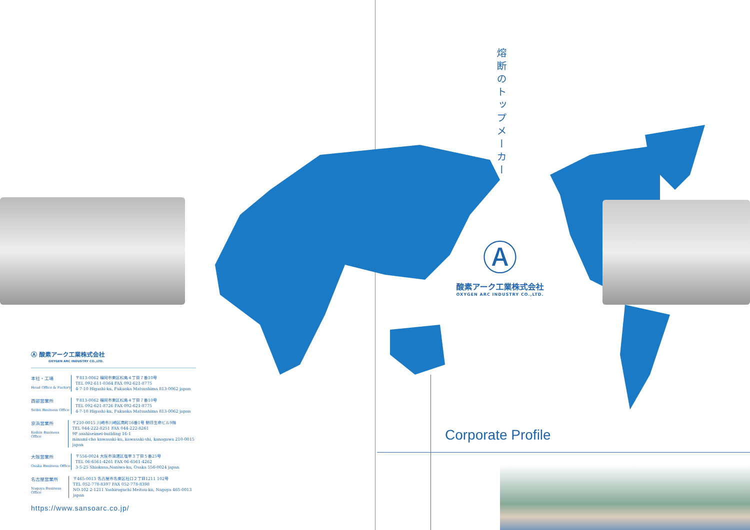Ⓐ 酸素アーク工業株式会社
OXYGEN ARC INDUSTRY CO.,LTD.
本社・工場
Head Office & Factory
〒813-0062 福岡市東区松島４丁目７番10号
TEL 092-611-0364 FAX 092-621-8775
4-7-10 Higashi-ku, Fukuoka Matsushima 813-0062 japan
西部営業所
Seibu Business Office
〒813-0062 福岡市東区松島４丁目７番10号
TEL 092-621-8726 FAX 092-621-8775
4-7-10 Higashi-ku, Fukuoka Matsushima 813-0062 japan
京浜営業所
Keihin Business Office
〒210-0015 川崎市川崎区南町16番1号 朝日生命ビル9階
TEL 044-222-8251 FAX 044-222-8261
9F asahiseimei-building 16-1
minami-cho kawasaki-ku, kawasaki-shi, kanagawa 210-0015 japan
大阪営業所
Osaka Business Office
〒556-0024 大阪市浪速区塩草３丁目５番25号
TEL 06-6561-4261 FAX 06-6561-4262
3-5-25 Shiokusa,Naniwa-ku, Osaka 556-0024 japan
名古屋営業所
Nagoya Business Office
〒465-0013 名古屋市名東区社口２丁目1211 102号
TEL 052-778-8397 FAX 052-778-8398
NO.102 2-1211 Yashiroguchi Meitou-ku, Nagoya 465-0013 japan
https://www.sansoarc.co.jp/
熔断のトップメーカー
Ⓐ
酸素アーク工業株式会社
OXYGEN ARC INDUSTRY CO.,LTD.
Corporate Profile